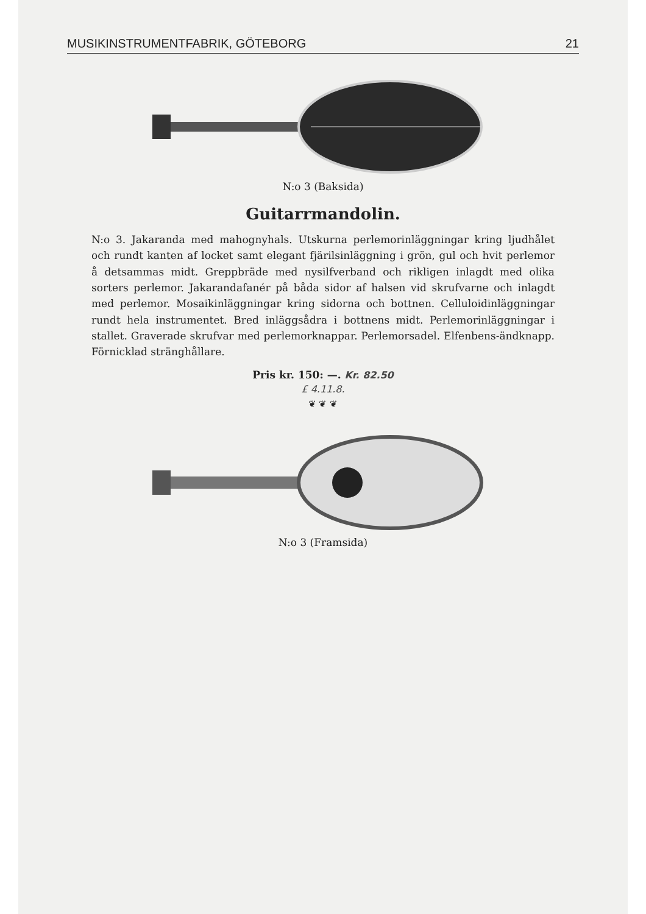MUSIKINSTRUMENTFABRIK, GÖTEBORG 21
N:o 3 (Baksida)
Guitarrmandolin.
N:o 3. Jakaranda med mahognyhals. Utskurna perlemorinläggningar kring ljudhålet och rundt kanten af locket samt elegant fjärilsinläggning i grön, gul och hvit perlemor å detsammas midt. Greppbräde med nysilfverband och rikligen inlagdt med olika sorters perlemor. Jakarandafanér på båda sidor af halsen vid skrufvarne och inlagdt med perlemor. Mosaikinläggningar kring sidorna och bottnen. Celluloidinläggningar rundt hela instrumentet. Bred inläggsådra i bottnens midt. Perlemorinläggningar i stallet. Graverade skrufvar med perlemorknappar. Perlemorsadel. Elfenbens-ändknapp. Förnicklad stränghållare.
Pris kr. 150: —. Kr. 82.50
£ 4.11.8.
❦ ❦ ❦
N:o 3 (Framsida)